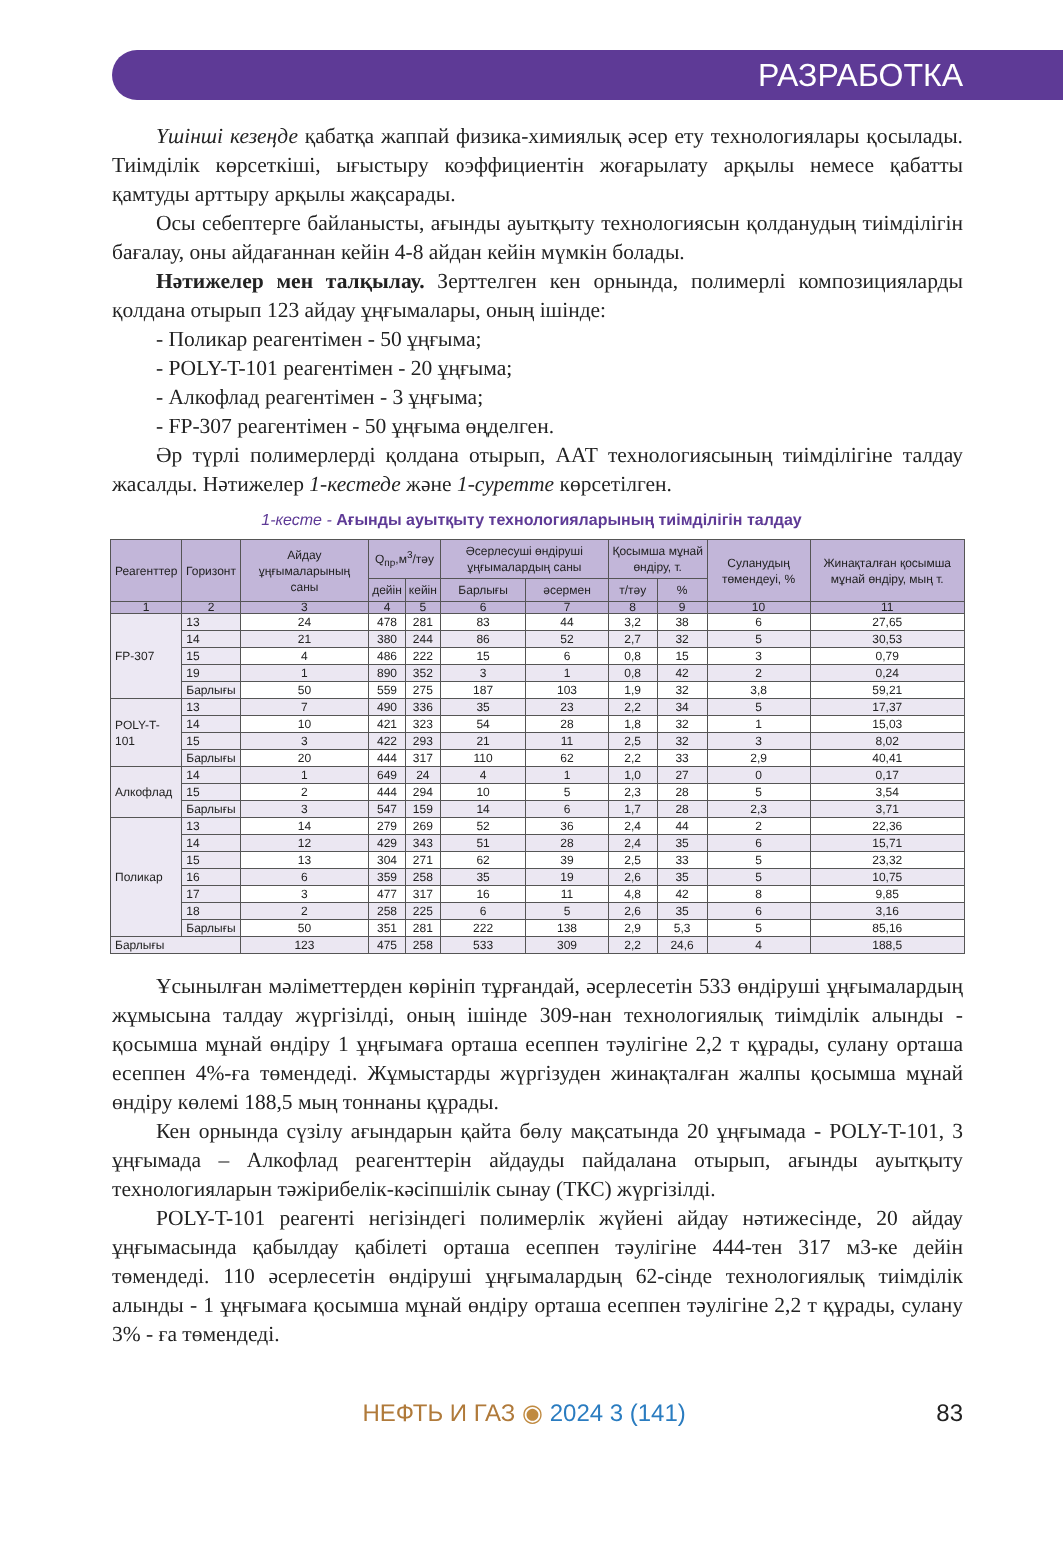РАЗРАБОТКА
Үшінші кезеңде қабатқа жаппай физика-химиялық әсер ету технологиялары қосылады. Тиімділік көрсеткіші, ығыстыру коэффициентін жоғарылату арқылы немесе қабатты қамтуды арттыру арқылы жақсарады.
Осы себептерге байланысты, ағынды ауытқыту технологиясын қолданудың тиімділігін бағалау, оны айдағаннан кейін 4-8 айдан кейін мүмкін болады.
Нәтижелер мен талқылау. Зерттелген кен орнында, полимерлі композицияларды қолдана отырып 123 айдау ұңғымалары, оның ішінде:
- Поликар реагентімен - 50 ұңғыма;
- POLY-T-101 реагентімен - 20 ұңғыма;
- Алкофлад реагентімен - 3 ұңғыма;
- FP-307 реагентімен - 50 ұңғыма өңделген.
Әр түрлі полимерлерді қолдана отырып, ААТ технологиясының тиімділігіне талдау жасалды. Нәтижелер 1-кестеде және 1-суретте көрсетілген.
1-кесте - Ағынды ауытқыту технологияларының тиімділігін талдау
| Реагенттер | Горизонт | Айдау ұңғымаларының саны | Q<sub>пр</sub>,м<sup>3</sup>/тәу | | Әсерлесуші өндіруші ұңғымалардың саны | | Қосымша мұнай өндіру, т. | | Суланудың төмендеуі, % | Жинақталған қосымша мұнай өндіру, мың т. |
| --- | --- | --- | --- | --- | --- | --- | --- | --- | --- | --- |
| | | | дейін | кейін | Барлығы | әсермен | т/тәу | % | | |
| 1 | 2 | 3 | 4 | 5 | 6 | 7 | 8 | 9 | 10 | 11 |
| FP-307 | 13 | 24 | 478 | 281 | 83 | 44 | 3,2 | 38 | 6 | 27,65 |
| | 14 | 21 | 380 | 244 | 86 | 52 | 2,7 | 32 | 5 | 30,53 |
| | 15 | 4 | 486 | 222 | 15 | 6 | 0,8 | 15 | 3 | 0,79 |
| | 19 | 1 | 890 | 352 | 3 | 1 | 0,8 | 42 | 2 | 0,24 |
| | Барлығы | 50 | 559 | 275 | 187 | 103 | 1,9 | 32 | 3,8 | 59,21 |
| POLY-T-101 | 13 | 7 | 490 | 336 | 35 | 23 | 2,2 | 34 | 5 | 17,37 |
| | 14 | 10 | 421 | 323 | 54 | 28 | 1,8 | 32 | 1 | 15,03 |
| | 15 | 3 | 422 | 293 | 21 | 11 | 2,5 | 32 | 3 | 8,02 |
| | Барлығы | 20 | 444 | 317 | 110 | 62 | 2,2 | 33 | 2,9 | 40,41 |
| Алкофлад | 14 | 1 | 649 | 24 | 4 | 1 | 1,0 | 27 | 0 | 0,17 |
| | 15 | 2 | 444 | 294 | 10 | 5 | 2,3 | 28 | 5 | 3,54 |
| | Барлығы | 3 | 547 | 159 | 14 | 6 | 1,7 | 28 | 2,3 | 3,71 |
| Поликар | 13 | 14 | 279 | 269 | 52 | 36 | 2,4 | 44 | 2 | 22,36 |
| | 14 | 12 | 429 | 343 | 51 | 28 | 2,4 | 35 | 6 | 15,71 |
| | 15 | 13 | 304 | 271 | 62 | 39 | 2,5 | 33 | 5 | 23,32 |
| | 16 | 6 | 359 | 258 | 35 | 19 | 2,6 | 35 | 5 | 10,75 |
| | 17 | 3 | 477 | 317 | 16 | 11 | 4,8 | 42 | 8 | 9,85 |
| | 18 | 2 | 258 | 225 | 6 | 5 | 2,6 | 35 | 6 | 3,16 |
| | Барлығы | 50 | 351 | 281 | 222 | 138 | 2,9 | 5,3 | 5 | 85,16 |
| Барлығы | | 123 | 475 | 258 | 533 | 309 | 2,2 | 24,6 | 4 | 188,5 |
Ұсынылған мәліметтерден көрініп тұрғандай, әсерлесетін 533 өндіруші ұңғымалардың жұмысына талдау жүргізілді, оның ішінде 309-нан технологиялық тиімділік алынды - қосымша мұнай өндіру 1 ұңғымаға орташа есеппен тәулігіне 2,2 т құрады, сулану орташа есеппен 4%-ға төмендеді. Жұмыстарды жүргізуден жинақталған жалпы қосымша мұнай өндіру көлемі 188,5 мың тоннаны құрады.
Кен орнында сүзілу ағындарын қайта бөлу мақсатында 20 ұңғымада - POLY-T-101, 3 ұңғымада – Алкофлад реагенттерін айдауды пайдалана отырып, ағынды ауытқыту технологияларын тәжірибелік-кәсіпшілік сынау (ТКС) жүргізілді.
POLY-T-101 реагенті негізіндегі полимерлік жүйені айдау нәтижесінде, 20 айдау ұңғымасында қабылдау қабілеті орташа есеппен тәулігіне 444-тен 317 м3-ке дейін төмендеді. 110 әсерлесетін өндіруші ұңғымалардың 62-сінде технологиялық тиімділік алынды - 1 ұңғымаға қосымша мұнай өндіру орташа есеппен тәулігіне 2,2 т құрады, сулану 3% - ға төмендеді.
НЕФТЬ И ГАЗ ◉ 2024 3 (141) 83